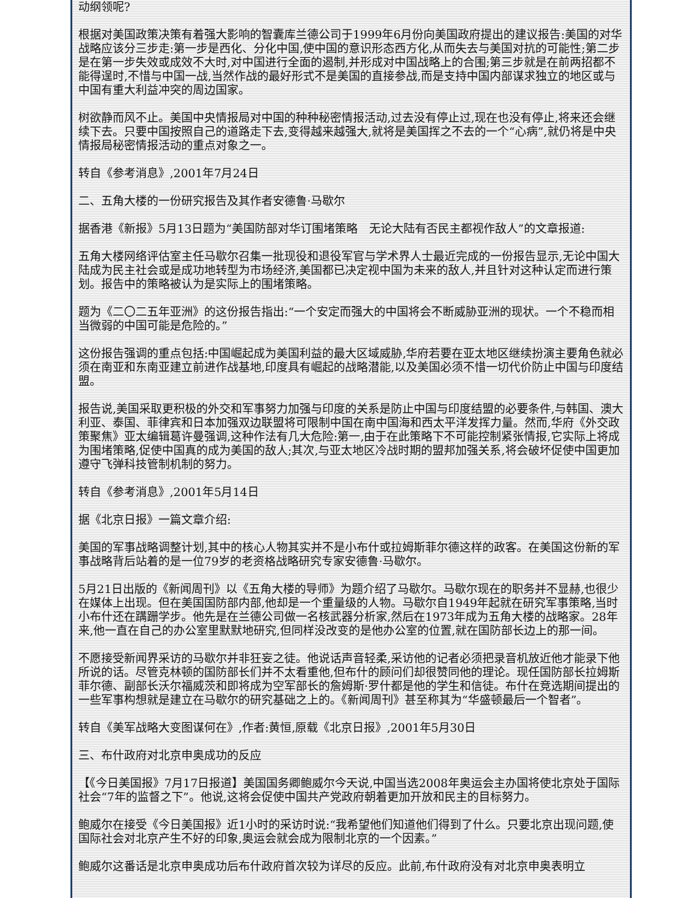动纲领呢?
根据对美国政策决策有着强大影响的智囊库兰德公司于1999年6月份向美国政府提出的建议报告:美国的对华战略应该分三步走:第一步是西化、分化中国,使中国的意识形态西方化,从而失去与美国对抗的可能性;第二步是在第一步失效或成效不大时,对中国进行全面的遏制,并形成对中国战略上的合围;第三步就是在前两招都不能得逞时,不惜与中国一战,当然作战的最好形式不是美国的直接参战,而是支持中国内部谋求独立的地区或与中国有重大利益冲突的周边国家。
树欲静而风不止。美国中央情报局对中国的种种秘密情报活动,过去没有停止过,现在也没有停止,将来还会继续下去。只要中国按照自己的道路走下去,变得越来越强大,就将是美国挥之不去的一个“心病”,就仍将是中央情报局秘密情报活动的重点对象之一。
转自《参考消息》,2001年7月24日
二、五角大楼的一份研究报告及其作者安德鲁·马歇尔
据香港《新报》5月13日题为“美国防部对华订围堵策略　无论大陆有否民主都视作敌人”的文章报道:
五角大楼网络评估室主任马歇尔召集一批现役和退役军官与学术界人士最近完成的一份报告显示,无论中国大陆成为民主社会或是成功地转型为市场经济,美国都已决定视中国为未来的敌人,并且针对这种认定而进行策划。报告中的策略被认为是实际上的围堵策略。
题为《二〇二五年亚洲》的这份报告指出:“一个安定而强大的中国将会不断威胁亚洲的现状。一个不稳而相当微弱的中国可能是危险的。”
这份报告强调的重点包括:中国崛起成为美国利益的最大区域威胁,华府若要在亚太地区继续扮演主要角色就必须在南亚和东南亚建立前进作战基地,印度具有崛起的战略潜能,以及美国必须不惜一切代价防止中国与印度结盟。
报告说,美国采取更积极的外交和军事努力加强与印度的关系是防止中国与印度结盟的必要条件,与韩国、澳大利亚、泰国、菲律宾和日本加强双边联盟将可限制中国在南中国海和西太平洋发挥力量。然而,华府《外交政策聚焦》亚太编辑葛许曼强调,这种作法有几大危险:第一,由于在此策略下不可能控制紧张情报,它实际上将成为围堵策略,促使中国真的成为美国的敌人;其次,与亚太地区冷战时期的盟邦加强关系,将会破坏促使中国更加遵守飞弹科技管制机制的努力。
转自《参考消息》,2001年5月14日
据《北京日报》一篇文章介绍:
美国的军事战略调整计划,其中的核心人物其实并不是小布什或拉姆斯菲尔德这样的政客。在美国这份新的军事战略背后站着的是一位79岁的老资格战略研究专家安德鲁·马歇尔。
5月21日出版的《新闻周刊》以《五角大楼的导师》为题介绍了马歇尔。马歇尔现在的职务并不显赫,也很少在媒体上出现。但在美国国防部内部,他却是一个重量级的人物。马歇尔自1949年起就在研究军事策略,当时小布什还在蹒跚学步。他先是在兰德公司做一名核武器分析家,然后在1973年成为五角大楼的战略家。28年来,他一直在自己的办公室里默默地研究,但同样没改变的是他办公室的位置,就在国防部长边上的那一间。
不愿接受新闻界采访的马歇尔并非狂妄之徒。他说话声音轻柔,采访他的记者必须把录音机放近他才能录下他所说的话。尽管克林顿的国防部长们并不太看重他,但布什的顾问们却很赞同他的理论。现任国防部长拉姆斯菲尔德、副部长沃尔福威茨和即将成为空军部长的詹姆斯·罗什都是他的学生和信徒。布什在竞选期间提出的一些军事构想就是建立在马歇尔的研究基础之上的。《新闻周刊》甚至称其为“华盛顿最后一个智者”。
转自《美军战略大变图谋何在》,作者:黄恒,原载《北京日报》,2001年5月30日
三、布什政府对北京申奥成功的反应
【《今日美国报》7月17日报道】美国国务卿鲍威尔今天说,中国当选2008年奥运会主办国将使北京处于国际社会“7年的监督之下”。他说,这将会促使中国共产党政府朝着更加开放和民主的目标努力。
鲍威尔在接受《今日美国报》近1小时的采访时说:“我希望他们知道他们得到了什么。只要北京出现问题,使国际社会对北京产生不好的印象,奥运会就会成为限制北京的一个因素。”
鲍威尔这番话是北京申奥成功后布什政府首次较为详尽的反应。此前,布什政府没有对北京申奥表明立